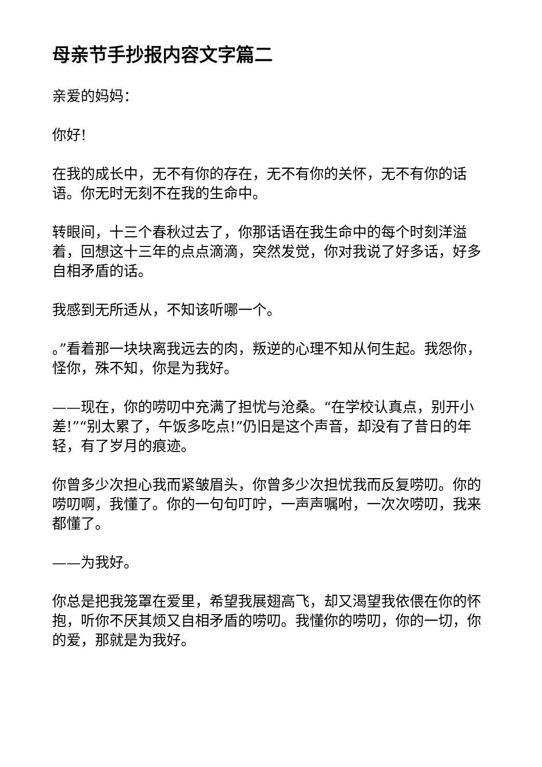母亲节手抄报内容文字篇二
亲爱的妈妈：
你好!
在我的成长中，无不有你的存在，无不有你的关怀，无不有你的话语。你无时无刻不在我的生命中。
转眼间，十三个春秋过去了，你那话语在我生命中的每个时刻洋溢着，回想这十三年的点点滴滴，突然发觉，你对我说了好多话，好多自相矛盾的话。
我感到无所适从，不知该听哪一个。
。”看着那一块块离我远去的肉，叛逆的心理不知从何生起。我怨你，怪你，殊不知，你是为我好。
——现在，你的唠叨中充满了担忧与沧桑。“在学校认真点，别开小差!”“别太累了，午饭多吃点!”仍旧是这个声音，却没有了昔日的年轻，有了岁月的痕迹。
你曾多少次担心我而紧皱眉头，你曾多少次担忧我而反复唠叨。你的唠叨啊，我懂了。你的一句句叮咛，一声声嘱咐，一次次唠叨，我来都懂了。
——为我好。
你总是把我笼罩在爱里，希望我展翅高飞，却又渴望我依偎在你的怀抱，听你不厌其烦又自相矛盾的唠叨。我懂你的唠叨，你的一切，你的爱，那就是为我好。